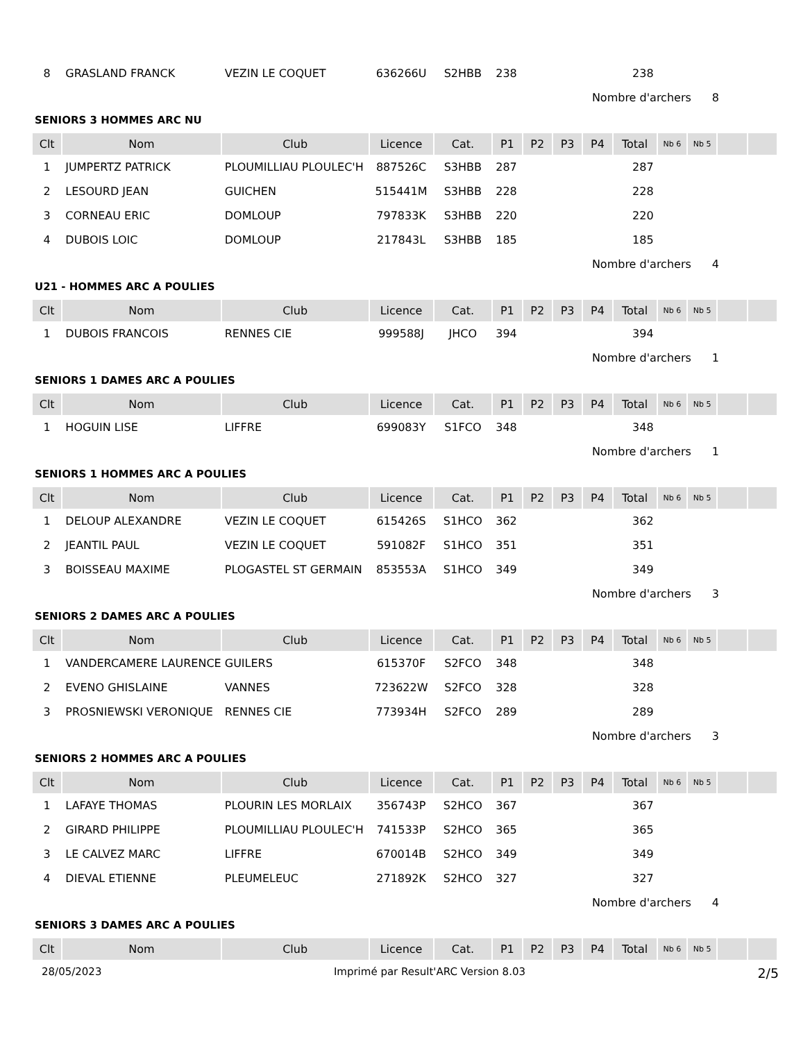| 8 | GRASLAND FRANCK | VEZIN LE COQUET | 636266U | S2HBB | 238 | | | | 238 | | | | |
Nombre d'archers 8
SENIORS 3 HOMMES ARC NU
| Clt | Nom | Club | Licence | Cat. | P1 | P2 | P3 | P4 | Total | Nb 6 | Nb 5 | | |
| --- | --- | --- | --- | --- | --- | --- | --- | --- | --- | --- | --- | --- | --- |
| 1 | JUMPERTZ PATRICK | PLOUMILLIAU PLOULEC'H | 887526C | S3HBB | 287 | | | | 287 | | | | |
| 2 | LESOURD JEAN | GUICHEN | 515441M | S3HBB | 228 | | | | 228 | | | | |
| 3 | CORNEAU ERIC | DOMLOUP | 797833K | S3HBB | 220 | | | | 220 | | | | |
| 4 | DUBOIS LOIC | DOMLOUP | 217843L | S3HBB | 185 | | | | 185 | | | | |
Nombre d'archers 4
U21 - HOMMES ARC A POULIES
| Clt | Nom | Club | Licence | Cat. | P1 | P2 | P3 | P4 | Total | Nb 6 | Nb 5 | | |
| --- | --- | --- | --- | --- | --- | --- | --- | --- | --- | --- | --- | --- | --- |
| 1 | DUBOIS FRANCOIS | RENNES CIE | 999588J | JHCO | 394 | | | | 394 | | | | |
Nombre d'archers 1
SENIORS 1 DAMES ARC A POULIES
| Clt | Nom | Club | Licence | Cat. | P1 | P2 | P3 | P4 | Total | Nb 6 | Nb 5 | | |
| --- | --- | --- | --- | --- | --- | --- | --- | --- | --- | --- | --- | --- | --- |
| 1 | HOGUIN LISE | LIFFRE | 699083Y | S1FCO | 348 | | | | 348 | | | | |
Nombre d'archers 1
SENIORS 1 HOMMES ARC A POULIES
| Clt | Nom | Club | Licence | Cat. | P1 | P2 | P3 | P4 | Total | Nb 6 | Nb 5 | | |
| --- | --- | --- | --- | --- | --- | --- | --- | --- | --- | --- | --- | --- | --- |
| 1 | DELOUP ALEXANDRE | VEZIN LE COQUET | 615426S | S1HCO | 362 | | | | 362 | | | | |
| 2 | JEANTIL PAUL | VEZIN LE COQUET | 591082F | S1HCO | 351 | | | | 351 | | | | |
| 3 | BOISSEAU MAXIME | PLOGASTEL ST GERMAIN | 853553A | S1HCO | 349 | | | | 349 | | | | |
Nombre d'archers 3
SENIORS 2 DAMES ARC A POULIES
| Clt | Nom | Club | Licence | Cat. | P1 | P2 | P3 | P4 | Total | Nb 6 | Nb 5 | | |
| --- | --- | --- | --- | --- | --- | --- | --- | --- | --- | --- | --- | --- | --- |
| 1 | VANDERCAMERE LAURENCE | GUILERS | 615370F | S2FCO | 348 | | | | 348 | | | | |
| 2 | EVENO GHISLAINE | VANNES | 723622W | S2FCO | 328 | | | | 328 | | | | |
| 3 | PROSNIEWSKI VERONIQUE | RENNES CIE | 773934H | S2FCO | 289 | | | | 289 | | | | |
Nombre d'archers 3
SENIORS 2 HOMMES ARC A POULIES
| Clt | Nom | Club | Licence | Cat. | P1 | P2 | P3 | P4 | Total | Nb 6 | Nb 5 | | |
| --- | --- | --- | --- | --- | --- | --- | --- | --- | --- | --- | --- | --- | --- |
| 1 | LAFAYE THOMAS | PLOURIN LES MORLAIX | 356743P | S2HCO | 367 | | | | 367 | | | | |
| 2 | GIRARD PHILIPPE | PLOUMILLIAU PLOULEC'H | 741533P | S2HCO | 365 | | | | 365 | | | | |
| 3 | LE CALVEZ MARC | LIFFRE | 670014B | S2HCO | 349 | | | | 349 | | | | |
| 4 | DIEVAL ETIENNE | PLEUMELEUC | 271892K | S2HCO | 327 | | | | 327 | | | | |
Nombre d'archers 4
SENIORS 3 DAMES ARC A POULIES
| Clt | Nom | Club | Licence | Cat. | P1 | P2 | P3 | P4 | Total | Nb 6 | Nb 5 | | |
| --- | --- | --- | --- | --- | --- | --- | --- | --- | --- | --- | --- | --- | --- |
28/05/2023 Imprimé par Result'ARC Version 8.03 2/5